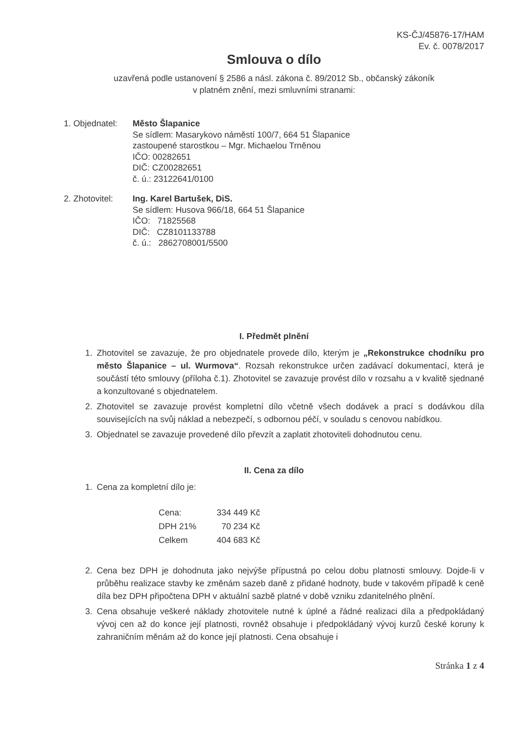KS-ČJ/45876-17/HAM
Ev. č. 0078/2017
Smlouva o dílo
uzavřená podle ustanovení § 2586 a násl. zákona č. 89/2012 Sb., občanský zákoník
v platném znění, mezi smluvními stranami:
1. Objednatel:
Město Šlapanice
Se sídlem: Masarykovo náměstí 100/7, 664 51 Šlapanice
zastoupené starostkou – Mgr. Michaelou Trněnou
IČO: 00282651
DIČ: CZ00282651
č. ú.: 23122641/0100
2. Zhotovitel:
Ing. Karel Bartušek, DiS.
Se sídlem: Husova 966/18, 664 51 Šlapanice
IČO: 71825568
DIČ: CZ8101133788
č. ú.: 2862708001/5500
I. Předmět plnění
1. Zhotovitel se zavazuje, že pro objednatele provede dílo, kterým je „Rekonstrukce chodníku pro město Šlapanice – ul. Wurmova“. Rozsah rekonstrukce určen zadávací dokumentací, která je součástí této smlouvy (příloha č.1). Zhotovitel se zavazuje provést dílo v rozsahu a v kvalitě sjednané a konzultované s objednatelem.
2. Zhotovitel se zavazuje provést kompletní dílo včetně všech dodávek a prací s dodávkou díla souvisejících na svůj náklad a nebezpečí, s odbornou péčí, v souladu s cenovou nabídkou.
3. Objednatel se zavazuje provedené dílo převzít a zaplatit zhotoviteli dohodnutou cenu.
II. Cena za dílo
1. Cena za kompletní dílo je:
| Cena: | 334 449 Kč |
| DPH 21% | 70 234 Kč |
| Celkem | 404 683 Kč |
2. Cena bez DPH je dohodnuta jako nejvýše přípustná po celou dobu platnosti smlouvy. Dojde-li v průběhu realizace stavby ke změnám sazeb daně z přidané hodnoty, bude v takovém případě k ceně díla bez DPH připočtena DPH v aktuální sazbě platné v době vzniku zdanitelného plnění.
3. Cena obsahuje veškeré náklady zhotovitele nutné k úplné a řádné realizaci díla a předpokládaný vývoj cen až do konce její platnosti, rovněž obsahuje i předpokládaný vývoj kurzů české koruny k zahraničním měnám až do konce její platnosti. Cena obsahuje i
Stránka 1 z 4